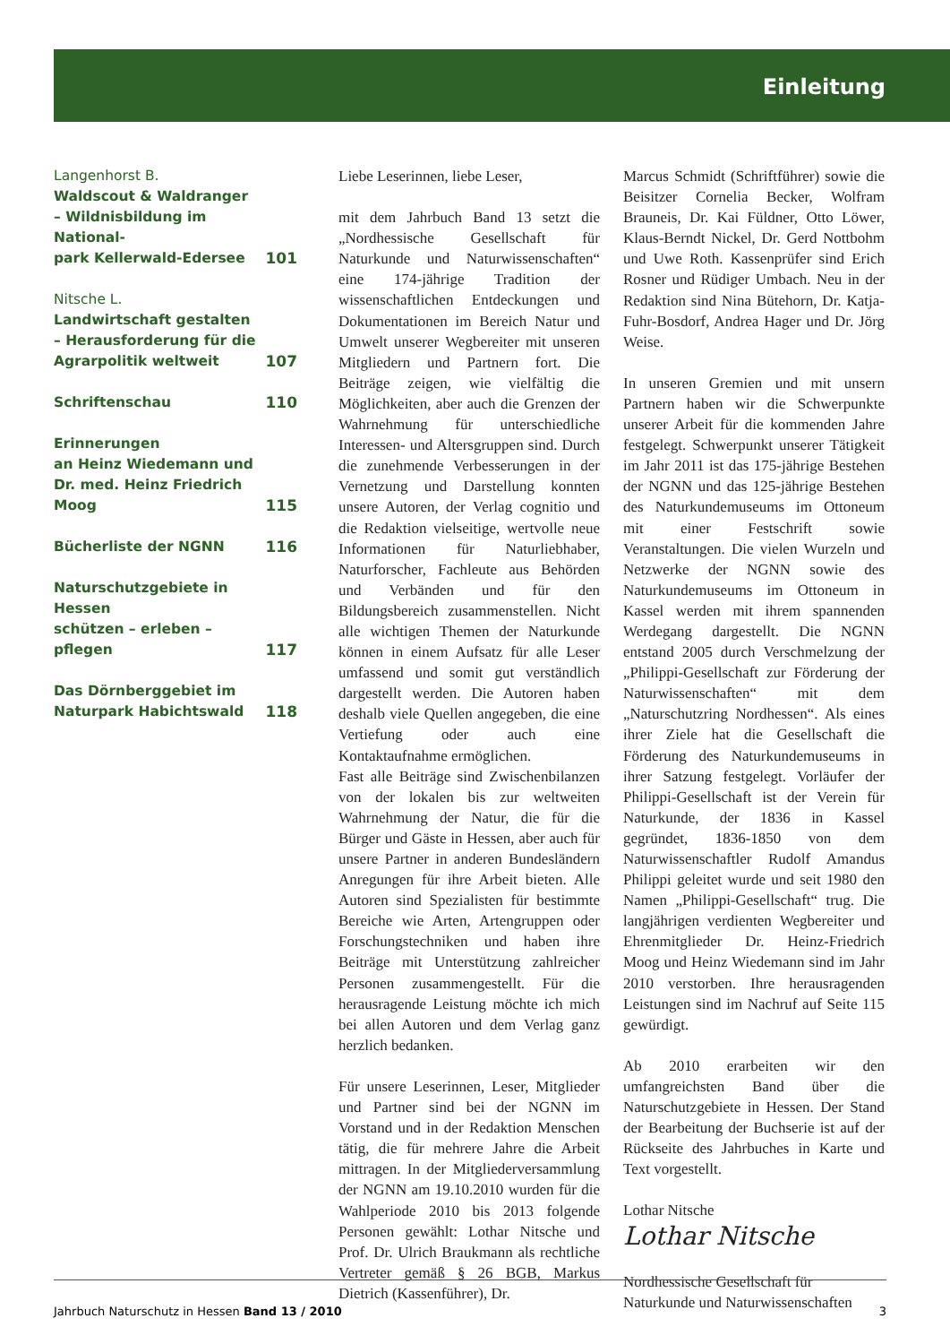Einleitung
Langenhorst B.
Waldscout & Waldranger
– Wildnisbildung im National-
park Kellerwald-Edersee
101
Nitsche L.
Landwirtschaft gestalten
– Herausforderung für die
Agrarpolitik weltweit
107
Schriftenschau 110
Erinnerungen
an Heinz Wiedemann und
Dr. med. Heinz Friedrich Moog 115
Bücherliste der NGNN 116
Naturschutzgebiete in Hessen
schützen – erleben – pflegen 117
Das Dörnberggebiet im
Naturpark Habichtswald 118
Liebe Leserinnen, liebe Leser,
mit dem Jahrbuch Band 13 setzt die „Nordhessische Gesellschaft für Naturkunde und Naturwissenschaften“ eine 174-jährige Tradition der wissenschaftlichen Entdeckungen und Dokumentationen im Bereich Natur und Umwelt unserer Wegbereiter mit unseren Mitgliedern und Partnern fort. Die Beiträge zeigen, wie vielfältig die Möglichkeiten, aber auch die Grenzen der Wahrnehmung für unterschiedliche Interessen- und Altersgruppen sind. Durch die zunehmende Verbesserungen in der Vernetzung und Darstellung konnten unsere Autoren, der Verlag cognitio und die Redaktion vielseitige, wertvolle neue Informationen für Naturliebhaber, Naturforscher, Fachleute aus Behörden und Verbänden und für den Bildungsbereich zusammenstellen. Nicht alle wichtigen Themen der Naturkunde können in einem Aufsatz für alle Leser umfassend und somit gut verständlich dargestellt werden. Die Autoren haben deshalb viele Quellen angegeben, die eine Vertiefung oder auch eine Kontaktaufnahme ermöglichen.
Fast alle Beiträge sind Zwischenbilanzen von der lokalen bis zur weltweiten Wahrnehmung der Natur, die für die Bürger und Gäste in Hessen, aber auch für unsere Partner in anderen Bundesländern Anregungen für ihre Arbeit bieten. Alle Autoren sind Spezialisten für bestimmte Bereiche wie Arten, Artengruppen oder Forschungstechniken und haben ihre Beiträge mit Unterstützung zahlreicher Personen zusammengestellt. Für die herausragende Leistung möchte ich mich bei allen Autoren und dem Verlag ganz herzlich bedanken.
Für unsere Leserinnen, Leser, Mitglieder und Partner sind bei der NGNN im Vorstand und in der Redaktion Menschen tätig, die für mehrere Jahre die Arbeit mittragen. In der Mitgliederversammlung der NGNN am 19.10.2010 wurden für die Wahlperiode 2010 bis 2013 folgende Personen gewählt: Lothar Nitsche und Prof. Dr. Ulrich Braukmann als rechtliche Vertreter gemäß § 26 BGB, Markus Dietrich (Kassenführer), Dr.
Marcus Schmidt (Schriftführer) sowie die Beisitzer Cornelia Becker, Wolfram Brauneis, Dr. Kai Füldner, Otto Löwer, Klaus-Berndt Nickel, Dr. Gerd Nottbohm und Uwe Roth. Kassenprüfer sind Erich Rosner und Rüdiger Umbach. Neu in der Redaktion sind Nina Bütehorn, Dr. Katja-Fuhr-Bosdorf, Andrea Hager und Dr. Jörg Weise.
In unseren Gremien und mit unsern Partnern haben wir die Schwerpunkte unserer Arbeit für die kommenden Jahre festgelegt. Schwerpunkt unserer Tätigkeit im Jahr 2011 ist das 175-jährige Bestehen der NGNN und das 125-jährige Bestehen des Naturkundemuseums im Ottoneum mit einer Festschrift sowie Veranstaltungen. Die vielen Wurzeln und Netzwerke der NGNN sowie des Naturkundemuseums im Ottoneum in Kassel werden mit ihrem spannenden Werdegang dargestellt. Die NGNN entstand 2005 durch Verschmelzung der „Philippi-Gesellschaft zur Förderung der Naturwissenschaften“ mit dem „Naturschutzring Nordhessen“. Als eines ihrer Ziele hat die Gesellschaft die Förderung des Naturkundemuseums in ihrer Satzung festgelegt. Vorläufer der Philippi-Gesellschaft ist der Verein für Naturkunde, der 1836 in Kassel gegründet, 1836-1850 von dem Naturwissenschaftler Rudolf Amandus Philippi geleitet wurde und seit 1980 den Namen „Philippi-Gesellschaft“ trug. Die langjährigen verdienten Wegbereiter und Ehrenmitglieder Dr. Heinz-Friedrich Moog und Heinz Wiedemann sind im Jahr 2010 verstorben. Ihre herausragenden Leistungen sind im Nachruf auf Seite 115 gewürdigt.
Ab 2010 erarbeiten wir den umfangreichsten Band über die Naturschutzgebiete in Hessen. Der Stand der Bearbeitung der Buchserie ist auf der Rückseite des Jahrbuches in Karte und Text vorgestellt.
Lothar Nitsche
Lothar Nitsche
Nordhessische Gesellschaft für Naturkunde und Naturwissenschaften
Jahrbuch Naturschutz in Hessen Band 13 / 2010 3